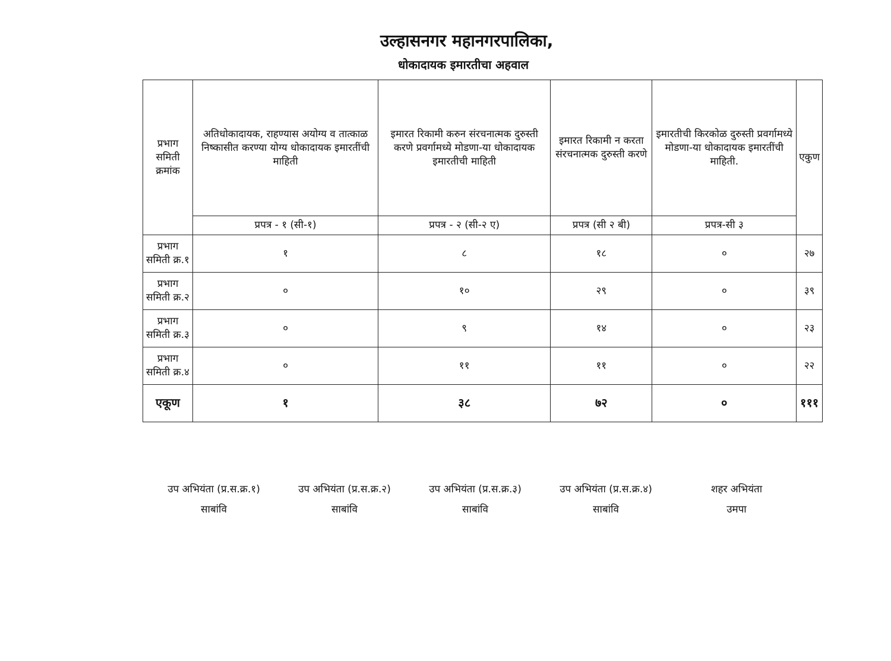उल्हासनगर महानगरपालिका,
धोकादायक इमारतीचा अहवाल
| प्रभाग समिती क्रमांक | अतिधोकादायक, राहण्यास अयोग्य व तात्काळ निष्कासीत करण्या योग्य धोकादायक इमारतींची माहिती | इमारत रिकामी करुन संरचनात्मक दुरुस्ती करणे प्रवर्गामध्ये मोडणा-या धोकादायक इमारतीची माहिती | इमारत रिकामी न करता संरचनात्मक दुरुस्ती करणे | इमारतीची किरकोळ दुरुस्ती प्रवर्गामध्ये मोडणा-या धोकादायक इमारतींची माहिती. | एकुण |
| --- | --- | --- | --- | --- | --- |
| | प्रपत्र - १ (सी-१) | प्रपत्र - २ (सी-२ ए) | प्रपत्र (सी २ बी) | प्रपत्र-सी ३ | |
| प्रभाग समिती क्र.१ | १ | ८ | १८ | ० | २७ |
| प्रभाग समिती क्र.२ | ० | १० | २९ | ० | ३९ |
| प्रभाग समिती क्र.३ | ० | ९ | १४ | ० | २३ |
| प्रभाग समिती क्र.४ | ० | ११ | ११ | ० | २२ |
| एकूण | १ | ३८ | ७२ | ० | १११ |
उप अभियंता (प्र.स.क्र.१)
साबांवि
उप अभियंता (प्र.स.क्र.२)
साबांवि
उप अभियंता (प्र.स.क्र.३)
साबांवि
उप अभियंता (प्र.स.क्र.४)
साबांवि
शहर अभियंता
उमपा